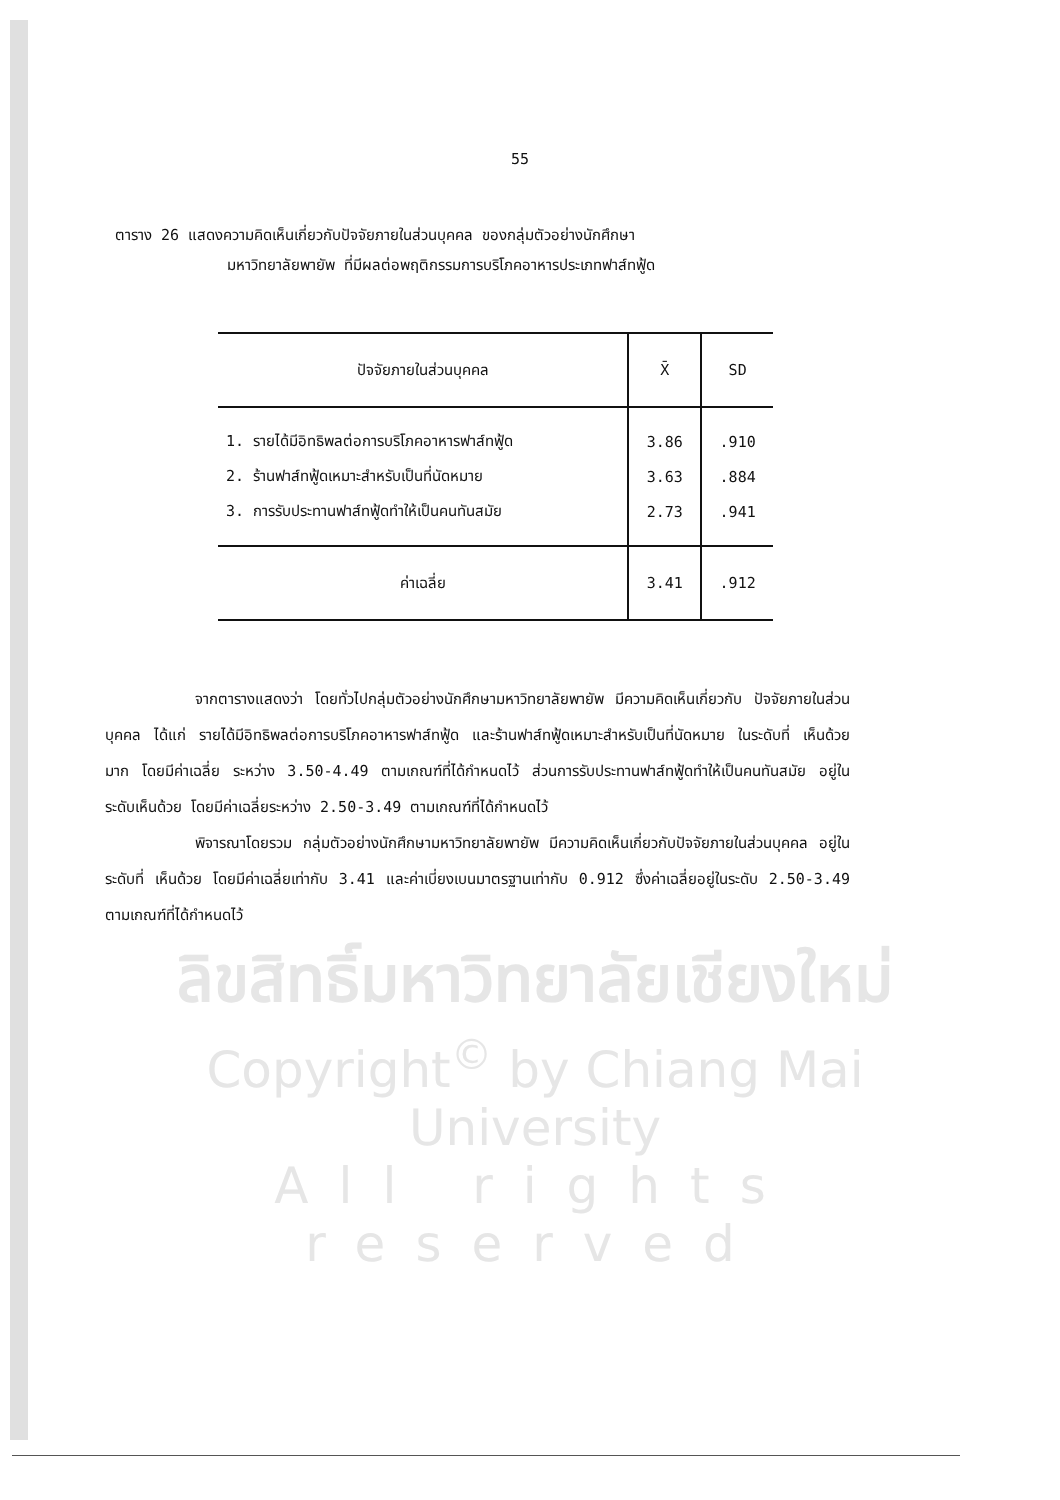55
ตาราง 26 แสดงความคิดเห็นเกี่ยวกับปัจจัยภายในส่วนบุคคล ของกลุ่มตัวอย่างนักศึกษา
มหาวิทยาลัยพายัพ ที่มีผลต่อพฤติกรรมการบริโภคอาหารประเภทฟาส์ทฟู้ด
| ปัจจัยภายในส่วนบุคคล | X̄ | SD |
| --- | --- | --- |
| 1. รายได้มีอิทธิพลต่อการบริโภคอาหารฟาส์ทฟู้ด | 3.86 | .910 |
| 2. ร้านฟาส์ทฟู้ดเหมาะสำหรับเป็นที่นัดหมาย | 3.63 | .884 |
| 3. การรับประทานฟาส์ทฟู้ดทำให้เป็นคนทันสมัย | 2.73 | .941 |
| ค่าเฉลี่ย | 3.41 | .912 |
จากตารางแสดงว่า โดยทั่วไปกลุ่มตัวอย่างนักศึกษามหาวิทยาลัยพายัพ มีความคิดเห็นเกี่ยวกับ ปัจจัยภายในส่วนบุคคล ได้แก่ รายได้มีอิทธิพลต่อการบริโภคอาหารฟาส์ทฟู้ด และร้านฟาส์ทฟู้ดเหมาะสำหรับเป็นที่นัดหมาย ในระดับที่ เห็นด้วยมาก โดยมีค่าเฉลี่ย ระหว่าง 3.50-4.49 ตามเกณฑ์ที่ได้กำหนดไว้ ส่วนการรับประทานฟาส์ทฟู้ดทำให้เป็นคนทันสมัย อยู่ในระดับเห็นด้วย โดยมีค่าเฉลี่ยระหว่าง 2.50-3.49 ตามเกณฑ์ที่ได้กำหนดไว้
พิจารณาโดยรวม กลุ่มตัวอย่างนักศึกษามหาวิทยาลัยพายัพ มีความคิดเห็นเกี่ยวกับปัจจัยภายในส่วนบุคคล อยู่ในระดับที่ เห็นด้วย โดยมีค่าเฉลี่ยเท่ากับ 3.41 และค่าเบี่ยงเบนมาตรฐานเท่ากับ 0.912 ซึ่งค่าเฉลี่ยอยู่ในระดับ 2.50-3.49 ตามเกณฑ์ที่ได้กำหนดไว้
ลิขสิทธิ์มหาวิทยาลัยเชียงใหม่
Copyright<sup>©</sup> by Chiang Mai University
All rights reserved